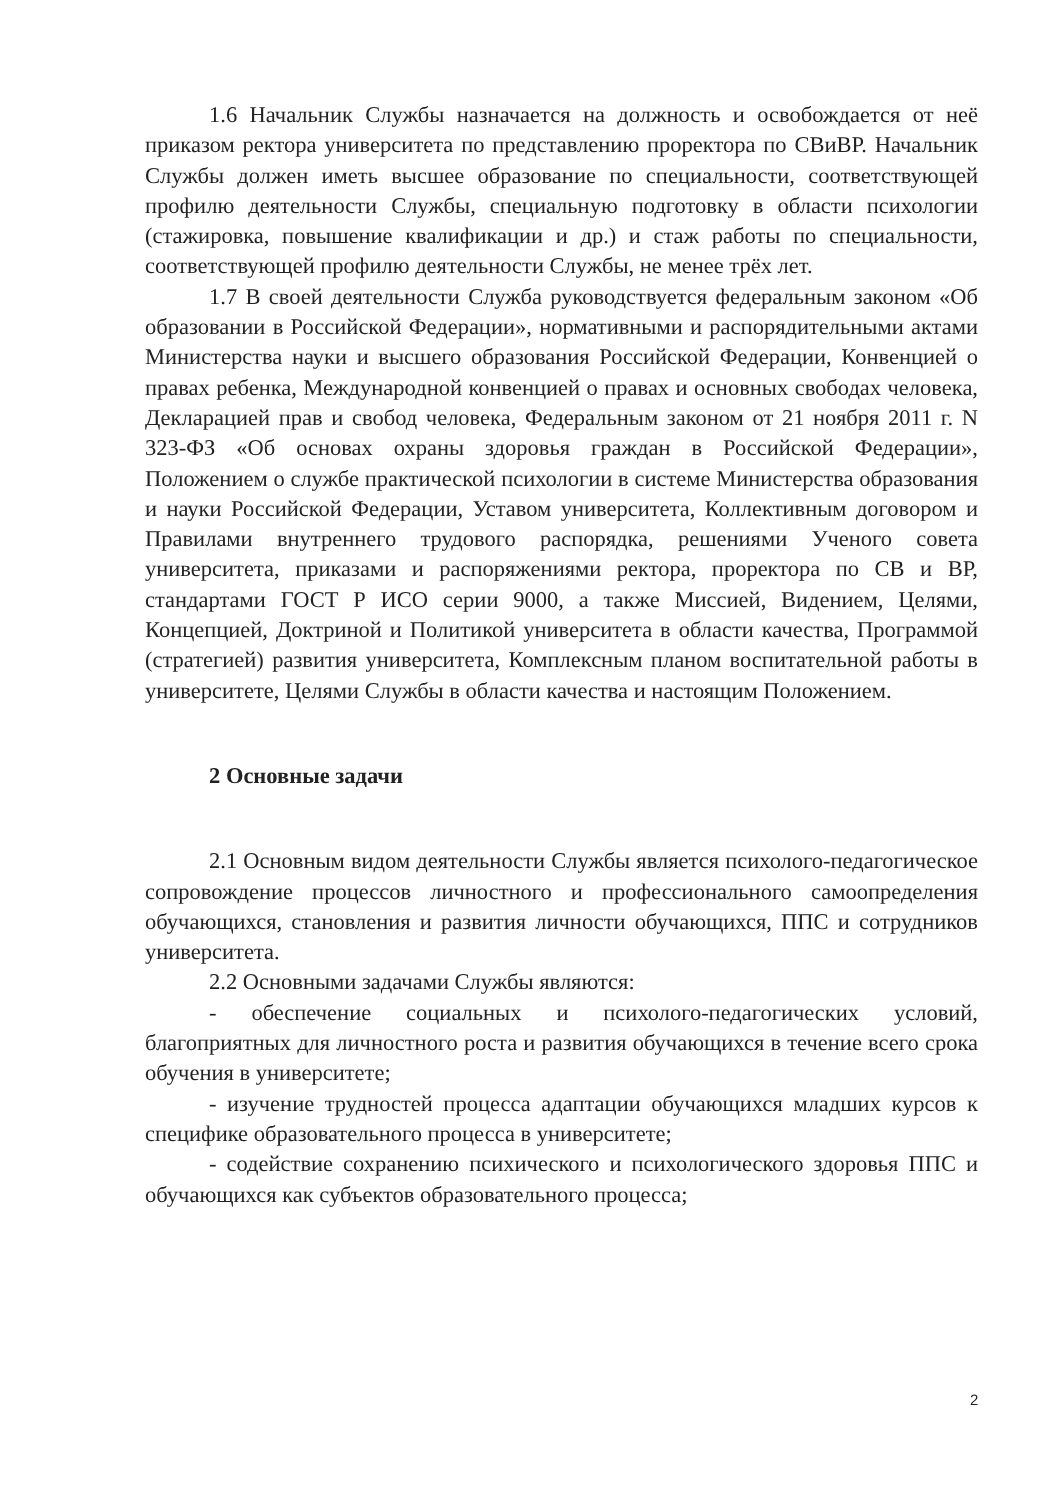1.6 Начальник Службы назначается на должность и освобождается от неё приказом ректора университета по представлению проректора по СВиВР. Начальник Службы должен иметь высшее образование по специальности, соответствующей профилю деятельности Службы, специальную подготовку в области психологии (стажировка, повышение квалификации и др.) и стаж работы по специальности, соответствующей профилю деятельности Службы, не менее трёх лет.
1.7 В своей деятельности Служба руководствуется федеральным законом «Об образовании в Российской Федерации», нормативными и распорядительными актами Министерства науки и высшего образования Российской Федерации, Конвенцией о правах ребенка, Международной конвенцией о правах и основных свободах человека, Декларацией прав и свобод человека, Федеральным законом от 21 ноября 2011 г. N 323-ФЗ «Об основах охраны здоровья граждан в Российской Федерации», Положением о службе практической психологии в системе Министерства образования и науки Российской Федерации, Уставом университета, Коллективным договором и Правилами внутреннего трудового распорядка, решениями Ученого совета университета, приказами и распоряжениями ректора, проректора по СВ и ВР, стандартами ГОСТ Р ИСО серии 9000, а также Миссией, Видением, Целями, Концепцией, Доктриной и Политикой университета в области качества, Программой (стратегией) развития университета, Комплексным планом воспитательной работы в университете, Целями Службы в области качества и настоящим Положением.
2 Основные задачи
2.1 Основным видом деятельности Службы является психолого-педагогическое сопровождение процессов личностного и профессионального самоопределения обучающихся, становления и развития личности обучающихся, ППС и сотрудников университета.
2.2 Основными задачами Службы являются:
- обеспечение социальных и психолого-педагогических условий, благоприятных для личностного роста и развития обучающихся в течение всего срока обучения в университете;
- изучение трудностей процесса адаптации обучающихся младших курсов к специфике образовательного процесса в университете;
- содействие сохранению психического и психологического здоровья ППС и обучающихся как субъектов образовательного процесса;
2